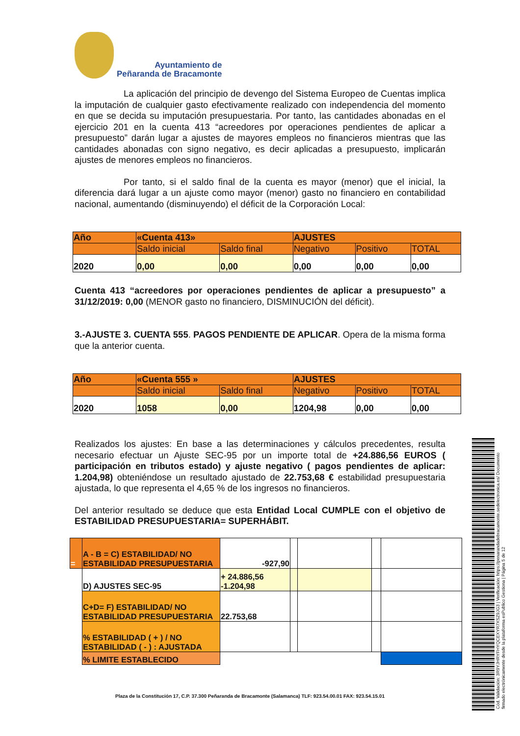Ayuntamiento de
Peñaranda de Bracamonte
La aplicación del principio de devengo del Sistema Europeo de Cuentas implica la imputación de cualquier gasto efectivamente realizado con independencia del momento en que se decida su imputación presupuestaria. Por tanto, las cantidades abonadas en el ejercicio 201 en la cuenta 413 “acreedores por operaciones pendientes de aplicar a presupuesto” darán lugar a ajustes de mayores empleos no financieros mientras que las cantidades abonadas con signo negativo, es decir aplicadas a presupuesto, implicarán ajustes de menores empleos no financieros.
Por tanto, si el saldo final de la cuenta es mayor (menor) que el inicial, la diferencia dará lugar a un ajuste como mayor (menor) gasto no financiero en contabilidad nacional, aumentando (disminuyendo) el déficit de la Corporación Local:
| Año | «Cuenta 413» | | AJUSTES | | |
| | Saldo inicial | Saldo final | Negativo | Positivo | TOTAL |
| 2020 | 0,00 | 0,00 | 0,00 | 0,00 | 0,00 |
Cuenta 413 “acreedores por operaciones pendientes de aplicar a presupuesto” a 31/12/2019: 0,00 (MENOR gasto no financiero, DISMINUCIÓN del déficit).
3.-AJUSTE 3. CUENTA 555. PAGOS PENDIENTE DE APLICAR. Opera de la misma forma que la anterior cuenta.
| Año | «Cuenta 555 » | | AJUSTES | | |
| | Saldo inicial | Saldo final | Negativo | Positivo | TOTAL |
| 2020 | 1058 | 0,00 | 1204,98 | 0,00 | 0,00 |
Realizados los ajustes: En base a las determinaciones y cálculos precedentes, resulta necesario efectuar un Ajuste SEC-95 por un importe total de +24.886,56 EUROS ( participación en tributos estado) y ajuste negativo ( pagos pendientes de aplicar: 1.204,98) obteniéndose un resultado ajustado de 22.753,68 € estabilidad presupuestaria ajustada, lo que representa el 4,65 % de los ingresos no financieros.
Del anterior resultado se deduce que esta Entidad Local CUMPLE con el objetivo de ESTABILIDAD PRESUPUESTARIA= SUPERHÁBIT.
| = | A - B = C) ESTABILIDAD/ NO ESTABILIDAD PRESUPUESTARIA | -927,90 | | | | |
| | D) AJUSTES SEC-95 | + 24.886,56 -1.204,98 | | | | |
| | C+D= F) ESTABILIDAD/ NO ESTABILIDAD PRESUPUESTARIA | 22.753,68 | | | | |
| | % ESTABILIDAD ( + ) / NO ESTABILIDAD ( - ) : AJUSTADA | | | | | |
| | % LIMITE ESTABLECIDO | | | | | |
Plaza de la Constitución 17, C.P. 37.300 Peñaranda de Bracamonte (Salamanca) TLF: 923.54.00.01 FAX: 923.54.15.01
Cód. Validación: 3R9YJHRYFHYQCEXYR7XSZ9JG3 | Verificación: https://penarandadebracamonte.sedelectronica.es/ Documento firmado electrónicamente desde la plataforma esPublico Gestiona | Página 5 de 12